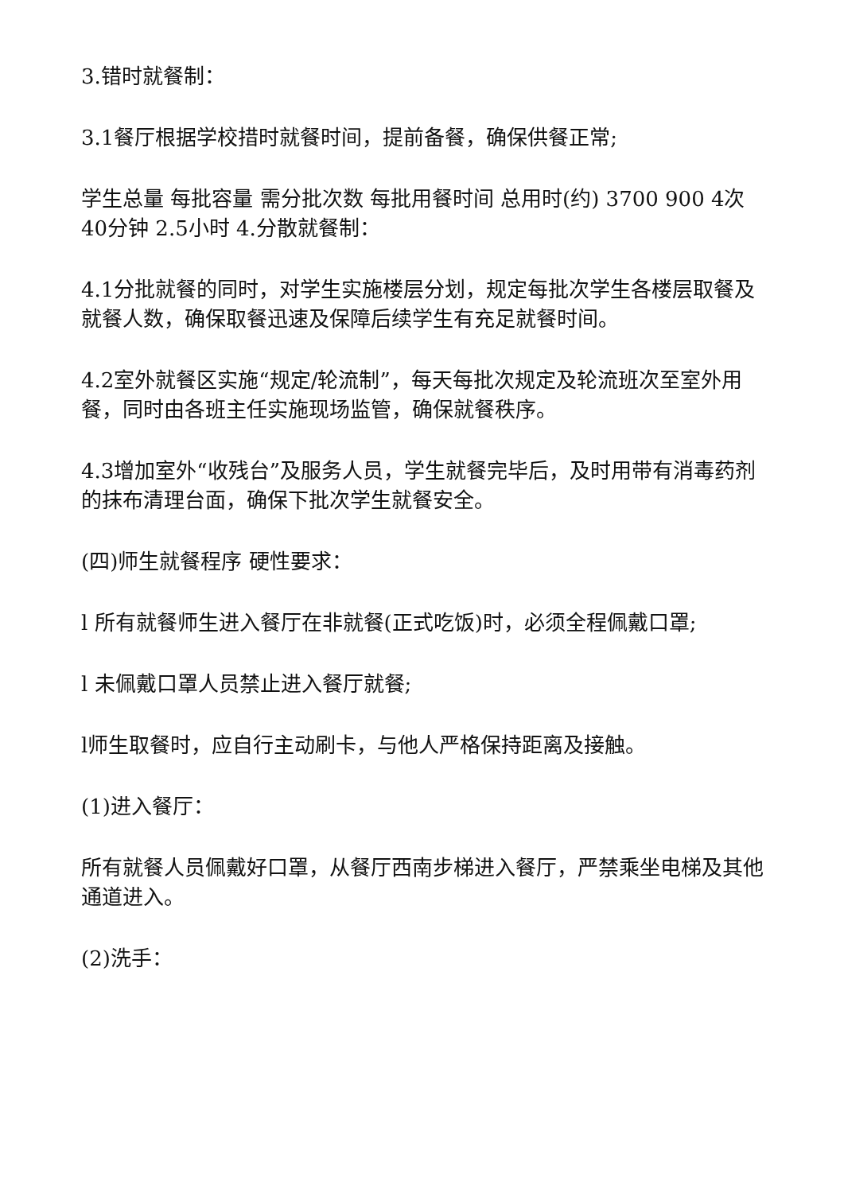3.错时就餐制：
3.1餐厅根据学校措时就餐时间，提前备餐，确保供餐正常;
学生总量 每批容量 需分批次数 每批用餐时间 总用时(约) 3700 900 4次 40分钟 2.5小时 4.分散就餐制：
4.1分批就餐的同时，对学生实施楼层分划，规定每批次学生各楼层取餐及就餐人数，确保取餐迅速及保障后续学生有充足就餐时间。
4.2室外就餐区实施“规定/轮流制”，每天每批次规定及轮流班次至室外用餐，同时由各班主任实施现场监管，确保就餐秩序。
4.3增加室外“收残台”及服务人员，学生就餐完毕后，及时用带有消毒药剂的抹布清理台面，确保下批次学生就餐安全。
(四)师生就餐程序 硬性要求：
l 所有就餐师生进入餐厅在非就餐(正式吃饭)时，必须全程佩戴口罩;
l 未佩戴口罩人员禁止进入餐厅就餐;
l师生取餐时，应自行主动刷卡，与他人严格保持距离及接触。
(1)进入餐厅：
所有就餐人员佩戴好口罩，从餐厅西南步梯进入餐厅，严禁乘坐电梯及其他通道进入。
(2)洗手：